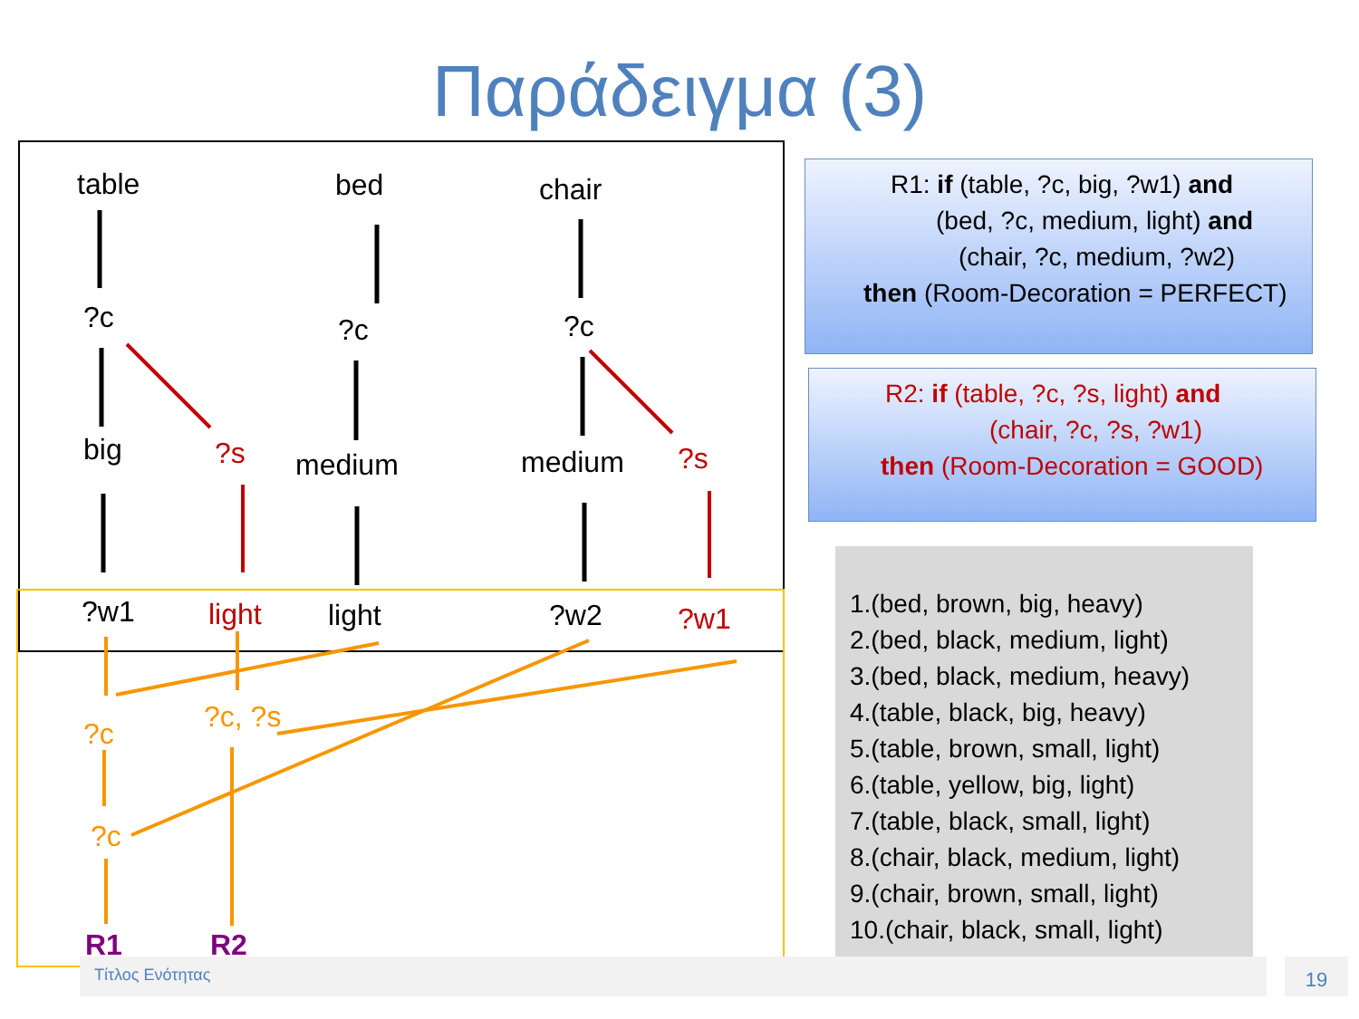Παράδειγμα (3)
table bed chair
?c ?c ?c
big ?s medium medium ?s
?w1 light light ?w2 ?w1
?c ?c, ?s
?c
R1 R2
R1: if (table, ?c, big, ?w1) and
(bed, ?c, medium, light) and
(chair, ?c, medium, ?w2)
then (Room-Decoration = PERFECT)
R2: if (table, ?c, ?s, light) and
(chair, ?c, ?s, ?w1)
then (Room-Decoration = GOOD)
1.(bed, brown, big, heavy)
2.(bed, black, medium, light)
3.(bed, black, medium, heavy)
4.(table, black, big, heavy)
5.(table, brown, small, light)
6.(table, yellow, big, light)
7.(table, black, small, light)
8.(chair, black, medium, light)
9.(chair, brown, small, light)
10.(chair, black, small, light)
Τίτλος Ενότητας 19